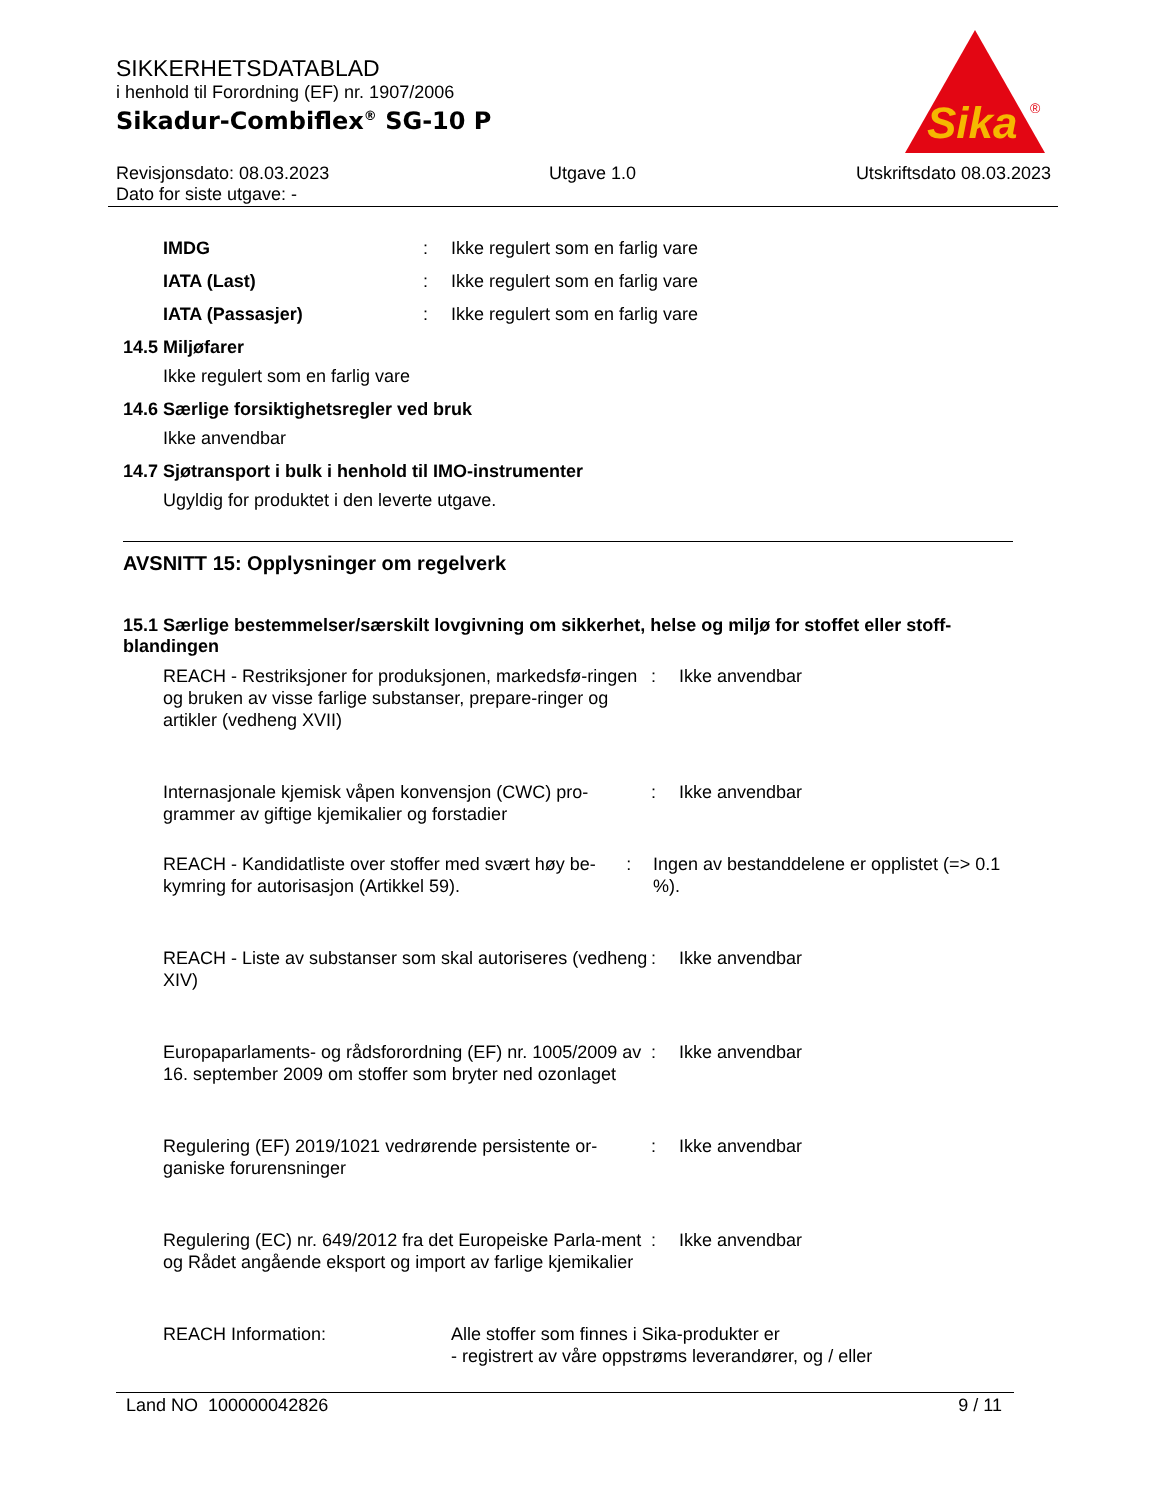SIKKERHETSDATABLAD
i henhold til Forordning (EF) nr. 1907/2006
Sikadur-Combiflex<sup>®</sup> SG-10 P
Sika
®
Revisjonsdato: 08.03.2023
Dato for siste utgave: -
Utgave 1.0 Utskriftsdato 08.03.2023
IMDG: Ikke regulert som en farlig vare
IATA (Last): Ikke regulert som en farlig vare
IATA (Passasjer): Ikke regulert som en farlig vare
14.5 Miljøfarer
Ikke regulert som en farlig vare
14.6 Særlige forsiktighetsregler ved bruk
Ikke anvendbar
14.7 Sjøtransport i bulk i henhold til IMO-instrumenter
Ugyldig for produktet i den leverte utgave.
AVSNITT 15: Opplysninger om regelverk
15.1 Særlige bestemmelser/særskilt lovgivning om sikkerhet, helse og miljø for stoffet eller stoff-blandingen
REACH - Restriksjoner for produksjonen, markedsfø-ringen og bruken av visse farlige substanser, prepare-ringer og artikler (vedheng XVII): Ikke anvendbar
Internasjonale kjemisk våpen konvensjon (CWC) pro-grammer av giftige kjemikalier og forstadier: Ikke anvendbar
REACH - Kandidatliste over stoffer med svært høy be-kymring for autorisasjon (Artikkel 59).: Ingen av bestanddelene er opplistet (=> 0.1 %).
REACH - Liste av substanser som skal autoriseres (vedheng XIV): Ikke anvendbar
Europaparlaments- og rådsforordning (EF) nr. 1005/2009 av 16. september 2009 om stoffer som bryter ned ozonlaget: Ikke anvendbar
Regulering (EF) 2019/1021 vedrørende persistente or-ganiske forurensninger: Ikke anvendbar
Regulering (EC) nr. 649/2012 fra det Europeiske Parla-ment og Rådet angående eksport og import av farlige kjemikalier: Ikke anvendbar
REACH Information: Alle stoffer som finnes i Sika-produkter er
- registrert av våre oppstrøms leverandører, og / eller
Land NO 100000042826 9 / 11